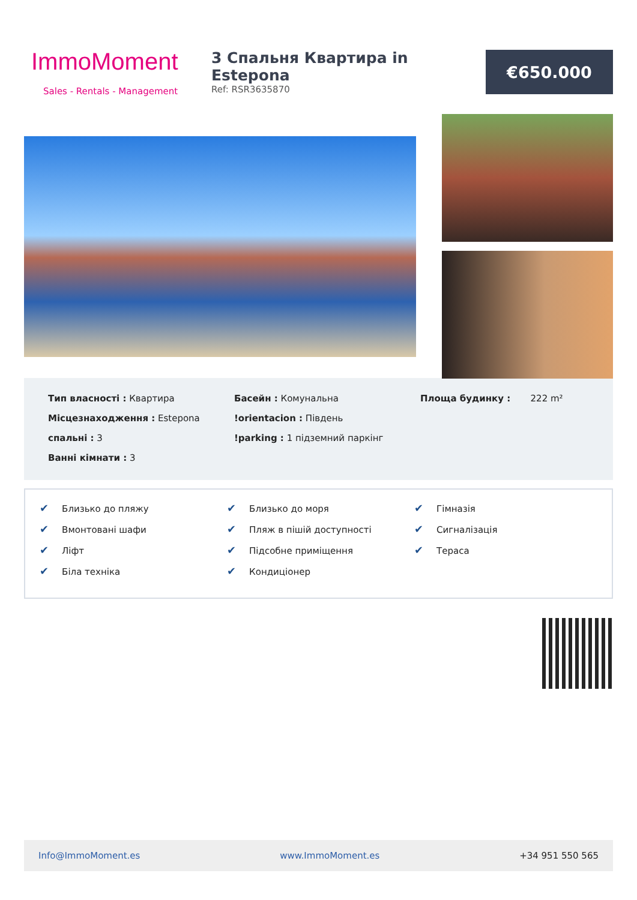ImmoMoment
Sales - Rentals - Management
3 Спальня Квартира in Estepona
Ref: RSR3635870
€650.000
Тип власності : Квартира
Місцезнаходження : Estepona
спальні : 3
Ванні кімнати : 3
Басейн : Комунальна
!orientacion : Південь
!parking : 1 підземний паркінг
Площа будинку : 222 m²
✔ Близько до пляжу
✔ Вмонтовані шафи
✔ Ліфт
✔ Біла техніка
✔ Близько до моря
✔ Пляж в пішій доступності
✔ Підсобне приміщення
✔ Кондиціонер
✔ Гімназія
✔ Сигналізація
✔ Тераса
Info@ImmoMoment.es www.ImmoMoment.es +34 951 550 565